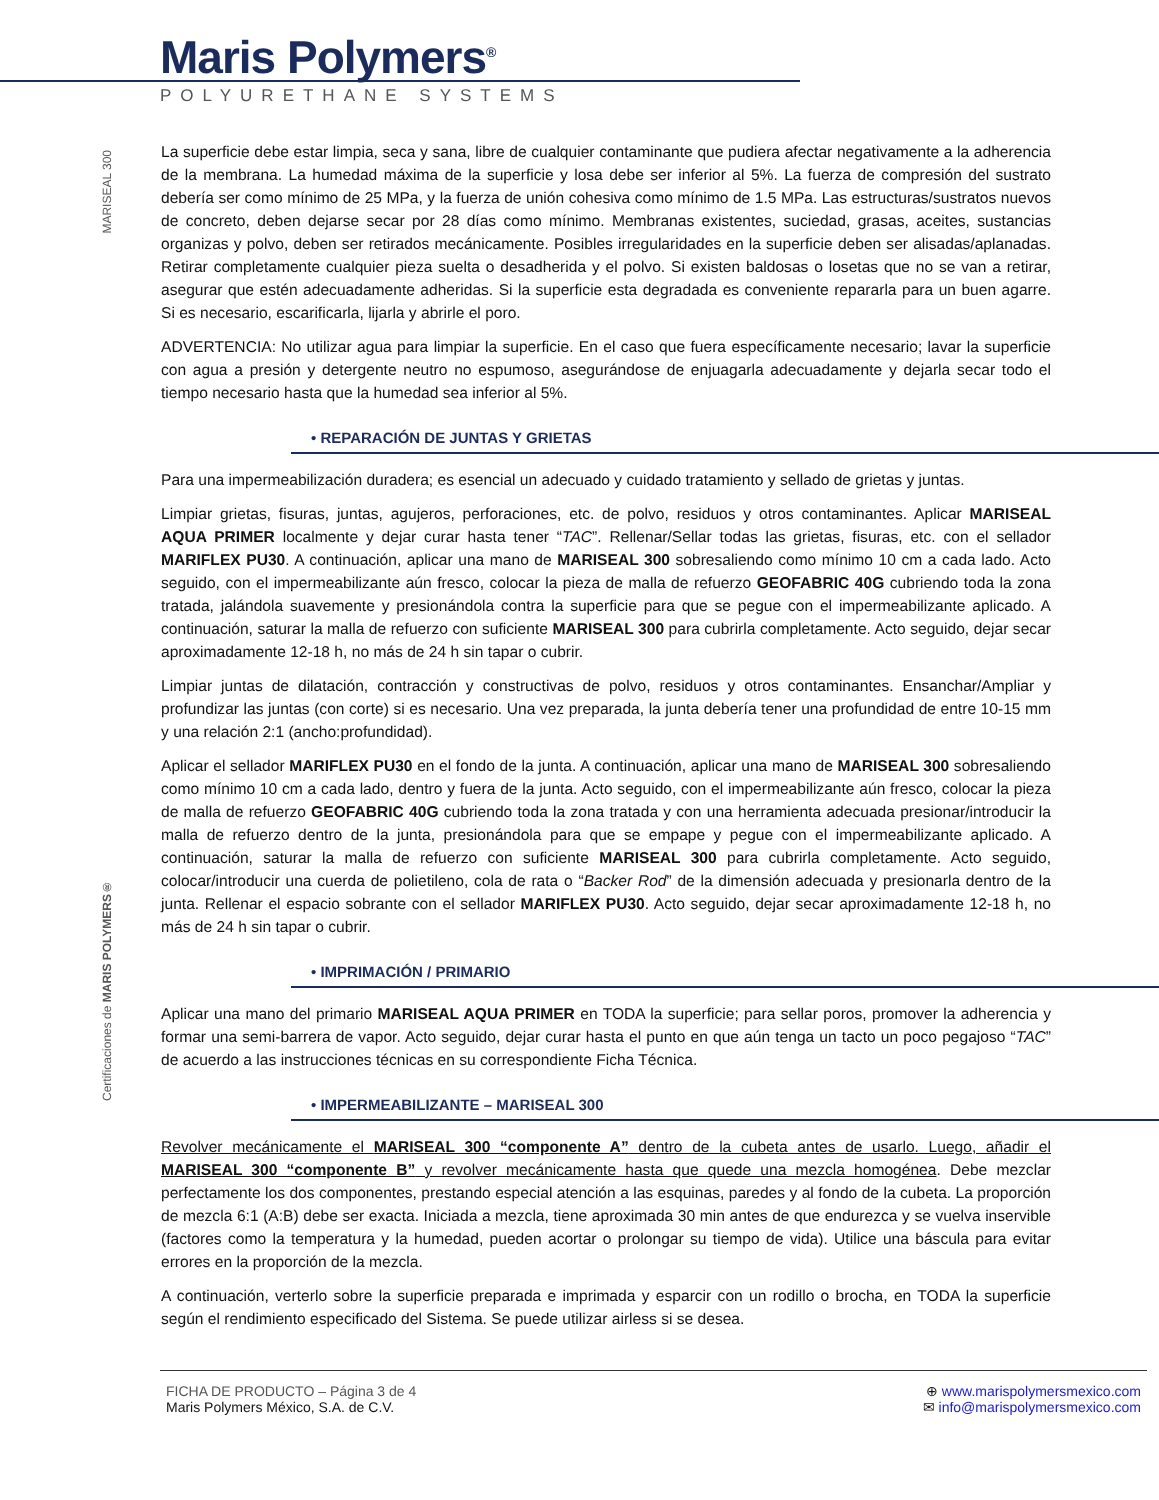Maris Polymers<sup>®</sup>
POLYURETHANE SYSTEMS
MARISEAL 300
Certificaciones de MARIS POLYMERS®
La superficie debe estar limpia, seca y sana, libre de cualquier contaminante que pudiera afectar negativamente a la adherencia de la membrana. La humedad máxima de la superficie y losa debe ser inferior al 5%. La fuerza de compresión del sustrato debería ser como mínimo de 25 MPa, y la fuerza de unión cohesiva como mínimo de 1.5 MPa. Las estructuras/sustratos nuevos de concreto, deben dejarse secar por 28 días como mínimo. Membranas existentes, suciedad, grasas, aceites, sustancias organizas y polvo, deben ser retirados mecánicamente. Posibles irregularidades en la superficie deben ser alisadas/aplanadas. Retirar completamente cualquier pieza suelta o desadherida y el polvo. Si existen baldosas o losetas que no se van a retirar, asegurar que estén adecuadamente adheridas. Si la superficie esta degradada es conveniente repararla para un buen agarre. Si es necesario, escarificarla, lijarla y abrirle el poro.
ADVERTENCIA: No utilizar agua para limpiar la superficie. En el caso que fuera específicamente necesario; lavar la superficie con agua a presión y detergente neutro no espumoso, asegurándose de enjuagarla adecuadamente y dejarla secar todo el tiempo necesario hasta que la humedad sea inferior al 5%.
• REPARACIÓN DE JUNTAS Y GRIETAS
Para una impermeabilización duradera; es esencial un adecuado y cuidado tratamiento y sellado de grietas y juntas.
Limpiar grietas, fisuras, juntas, agujeros, perforaciones, etc. de polvo, residuos y otros contaminantes. Aplicar MARISEAL AQUA PRIMER localmente y dejar curar hasta tener “TAC”. Rellenar/Sellar todas las grietas, fisuras, etc. con el sellador MARIFLEX PU30. A continuación, aplicar una mano de MARISEAL 300 sobresaliendo como mínimo 10 cm a cada lado. Acto seguido, con el impermeabilizante aún fresco, colocar la pieza de malla de refuerzo GEOFABRIC 40G cubriendo toda la zona tratada, jalándola suavemente y presionándola contra la superficie para que se pegue con el impermeabilizante aplicado. A continuación, saturar la malla de refuerzo con suficiente MARISEAL 300 para cubrirla completamente. Acto seguido, dejar secar aproximadamente 12-18 h, no más de 24 h sin tapar o cubrir.
Limpiar juntas de dilatación, contracción y constructivas de polvo, residuos y otros contaminantes. Ensanchar/Ampliar y profundizar las juntas (con corte) si es necesario. Una vez preparada, la junta debería tener una profundidad de entre 10-15 mm y una relación 2:1 (ancho:profundidad).
Aplicar el sellador MARIFLEX PU30 en el fondo de la junta. A continuación, aplicar una mano de MARISEAL 300 sobresaliendo como mínimo 10 cm a cada lado, dentro y fuera de la junta. Acto seguido, con el impermeabilizante aún fresco, colocar la pieza de malla de refuerzo GEOFABRIC 40G cubriendo toda la zona tratada y con una herramienta adecuada presionar/introducir la malla de refuerzo dentro de la junta, presionándola para que se empape y pegue con el impermeabilizante aplicado. A continuación, saturar la malla de refuerzo con suficiente MARISEAL 300 para cubrirla completamente. Acto seguido, colocar/introducir una cuerda de polietileno, cola de rata o “Backer Rod” de la dimensión adecuada y presionarla dentro de la junta. Rellenar el espacio sobrante con el sellador MARIFLEX PU30. Acto seguido, dejar secar aproximadamente 12-18 h, no más de 24 h sin tapar o cubrir.
• IMPRIMACIÓN / PRIMARIO
Aplicar una mano del primario MARISEAL AQUA PRIMER en TODA la superficie; para sellar poros, promover la adherencia y formar una semi-barrera de vapor. Acto seguido, dejar curar hasta el punto en que aún tenga un tacto un poco pegajoso “TAC” de acuerdo a las instrucciones técnicas en su correspondiente Ficha Técnica.
• IMPERMEABILIZANTE – MARISEAL 300
Revolver mecánicamente el MARISEAL 300 “componente A” dentro de la cubeta antes de usarlo. Luego, añadir el MARISEAL 300 “componente B” y revolver mecánicamente hasta que quede una mezcla homogénea. Debe mezclar perfectamente los dos componentes, prestando especial atención a las esquinas, paredes y al fondo de la cubeta. La proporción de mezcla 6:1 (A:B) debe ser exacta. Iniciada a mezcla, tiene aproximada 30 min antes de que endurezca y se vuelva inservible (factores como la temperatura y la humedad, pueden acortar o prolongar su tiempo de vida). Utilice una báscula para evitar errores en la proporción de la mezcla.
A continuación, verterlo sobre la superficie preparada e imprimada y esparcir con un rodillo o brocha, en TODA la superficie según el rendimiento especificado del Sistema. Se puede utilizar airless si se desea.
FICHA DE PRODUCTO – Página 3 de 4
Maris Polymers México, S.A. de C.V.
⊕ www.marispolymersmexico.com
✉ info@marispolymersmexico.com